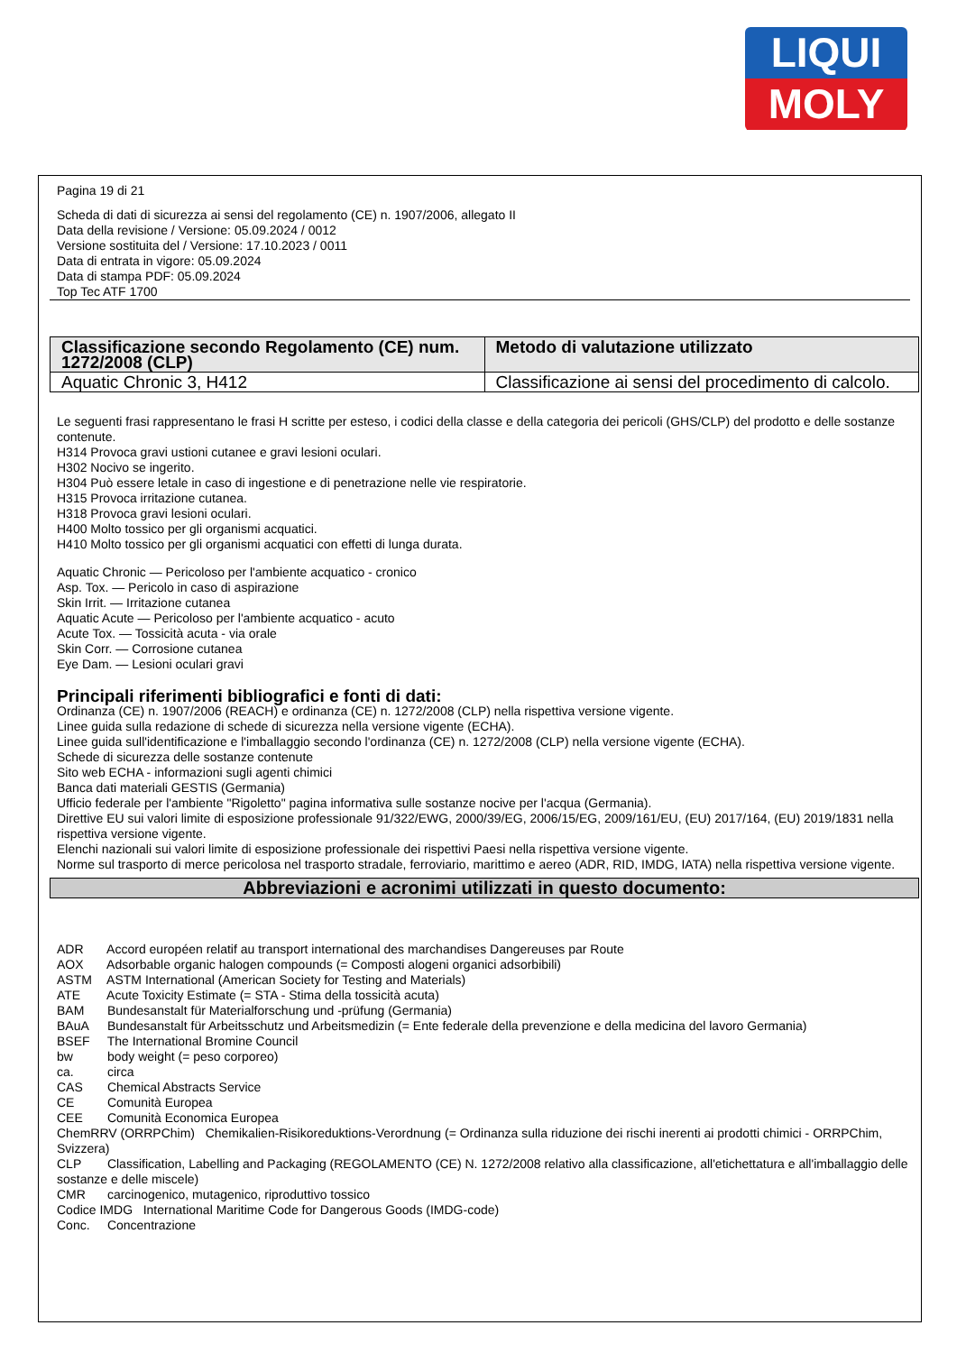LIQUI
MOLY
Pagina 19 di 21
Scheda di dati di sicurezza ai sensi del regolamento (CE) n. 1907/2006, allegato II
Data della revisione / Versione: 05.09.2024 / 0012
Versione sostituita del / Versione: 17.10.2023 / 0011
Data di entrata in vigore: 05.09.2024
Data di stampa PDF: 05.09.2024
Top Tec ATF 1700
| Classificazione secondo Regolamento (CE) num. 1272/2008 (CLP) | Metodo di valutazione utilizzato |
| --- | --- |
| Aquatic Chronic 3, H412 | Classificazione ai sensi del procedimento di calcolo. |
Le seguenti frasi rappresentano le frasi H scritte per esteso, i codici della classe e della categoria dei pericoli (GHS/CLP) del prodotto e delle sostanze contenute.
H314 Provoca gravi ustioni cutanee e gravi lesioni oculari.
H302 Nocivo se ingerito.
H304 Può essere letale in caso di ingestione e di penetrazione nelle vie respiratorie.
H315 Provoca irritazione cutanea.
H318 Provoca gravi lesioni oculari.
H400 Molto tossico per gli organismi acquatici.
H410 Molto tossico per gli organismi acquatici con effetti di lunga durata.
Aquatic Chronic — Pericoloso per l'ambiente acquatico - cronico
Asp. Tox. — Pericolo in caso di aspirazione
Skin Irrit. — Irritazione cutanea
Aquatic Acute — Pericoloso per l'ambiente acquatico - acuto
Acute Tox. — Tossicità acuta - via orale
Skin Corr. — Corrosione cutanea
Eye Dam. — Lesioni oculari gravi
Principali riferimenti bibliografici e fonti di dati:
Ordinanza (CE) n. 1907/2006 (REACH) e ordinanza (CE) n. 1272/2008 (CLP) nella rispettiva versione vigente.
Linee guida sulla redazione di schede di sicurezza nella versione vigente (ECHA).
Linee guida sull'identificazione e l'imballaggio secondo l'ordinanza (CE) n. 1272/2008 (CLP) nella versione vigente (ECHA).
Schede di sicurezza delle sostanze contenute
Sito web ECHA - informazioni sugli agenti chimici
Banca dati materiali GESTIS (Germania)
Ufficio federale per l'ambiente "Rigoletto" pagina informativa sulle sostanze nocive per l'acqua (Germania).
Direttive EU sui valori limite di esposizione professionale 91/322/EWG, 2000/39/EG, 2006/15/EG, 2009/161/EU, (EU) 2017/164, (EU) 2019/1831 nella rispettiva versione vigente.
Elenchi nazionali sui valori limite di esposizione professionale dei rispettivi Paesi nella rispettiva versione vigente.
Norme sul trasporto di merce pericolosa nel trasporto stradale, ferroviario, marittimo e aereo (ADR, RID, IMDG, IATA) nella rispettiva versione vigente.
Abbreviazioni e acronimi utilizzati in questo documento:
ADR Accord européen relatif au transport international des marchandises Dangereuses par Route
AOX Adsorbable organic halogen compounds (= Composti alogeni organici adsorbibili)
ASTM ASTM International (American Society for Testing and Materials)
ATE Acute Toxicity Estimate (= STA - Stima della tossicità acuta)
BAM Bundesanstalt für Materialforschung und -prüfung (Germania)
BAuA Bundesanstalt für Arbeitsschutz und Arbeitsmedizin (= Ente federale della prevenzione e della medicina del lavoro Germania)
BSEF The International Bromine Council
bw body weight (= peso corporeo)
ca. circa
CAS Chemical Abstracts Service
CE Comunità Europea
CEE Comunità Economica Europea
ChemRRV (ORRPChim) Chemikalien-Risikoreduktions-Verordnung (= Ordinanza sulla riduzione dei rischi inerenti ai prodotti chimici - ORRPChim, Svizzera)
CLP Classification, Labelling and Packaging (REGOLAMENTO (CE) N. 1272/2008 relativo alla classificazione, all'etichettatura e all'imballaggio delle sostanze e delle miscele)
CMR carcinogenico, mutagenico, riproduttivo tossico
Codice IMDG International Maritime Code for Dangerous Goods (IMDG-code)
Conc. Concentrazione